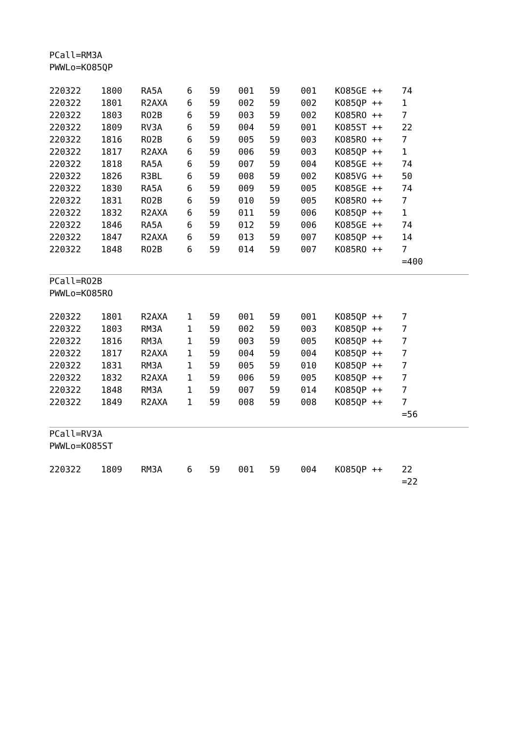PCall=RM3A
PWWLo=KO85QP
| 220322 | 1800 | RA5A | 6 | 59 | 001 | 59 | 001 | KO85GE ++ | 74 |
| 220322 | 1801 | R2AXA | 6 | 59 | 002 | 59 | 002 | KO85QP ++ | 1 |
| 220322 | 1803 | RO2B | 6 | 59 | 003 | 59 | 002 | KO85RO ++ | 7 |
| 220322 | 1809 | RV3A | 6 | 59 | 004 | 59 | 001 | KO85ST ++ | 22 |
| 220322 | 1816 | RO2B | 6 | 59 | 005 | 59 | 003 | KO85RO ++ | 7 |
| 220322 | 1817 | R2AXA | 6 | 59 | 006 | 59 | 003 | KO85QP ++ | 1 |
| 220322 | 1818 | RA5A | 6 | 59 | 007 | 59 | 004 | KO85GE ++ | 74 |
| 220322 | 1826 | R3BL | 6 | 59 | 008 | 59 | 002 | KO85VG ++ | 50 |
| 220322 | 1830 | RA5A | 6 | 59 | 009 | 59 | 005 | KO85GE ++ | 74 |
| 220322 | 1831 | RO2B | 6 | 59 | 010 | 59 | 005 | KO85RO ++ | 7 |
| 220322 | 1832 | R2AXA | 6 | 59 | 011 | 59 | 006 | KO85QP ++ | 1 |
| 220322 | 1846 | RA5A | 6 | 59 | 012 | 59 | 006 | KO85GE ++ | 74 |
| 220322 | 1847 | R2AXA | 6 | 59 | 013 | 59 | 007 | KO85QP ++ | 14 |
| 220322 | 1848 | RO2B | 6 | 59 | 014 | 59 | 007 | KO85RO ++ | 7 |
| | | | | | | | | | =400 |
PCall=RO2B
PWWLo=KO85RO
| 220322 | 1801 | R2AXA | 1 | 59 | 001 | 59 | 001 | KO85QP ++ | 7 |
| 220322 | 1803 | RM3A | 1 | 59 | 002 | 59 | 003 | KO85QP ++ | 7 |
| 220322 | 1816 | RM3A | 1 | 59 | 003 | 59 | 005 | KO85QP ++ | 7 |
| 220322 | 1817 | R2AXA | 1 | 59 | 004 | 59 | 004 | KO85QP ++ | 7 |
| 220322 | 1831 | RM3A | 1 | 59 | 005 | 59 | 010 | KO85QP ++ | 7 |
| 220322 | 1832 | R2AXA | 1 | 59 | 006 | 59 | 005 | KO85QP ++ | 7 |
| 220322 | 1848 | RM3A | 1 | 59 | 007 | 59 | 014 | KO85QP ++ | 7 |
| 220322 | 1849 | R2AXA | 1 | 59 | 008 | 59 | 008 | KO85QP ++ | 7 |
| | | | | | | | | | =56 |
PCall=RV3A
PWWLo=KO85ST
| 220322 | 1809 | RM3A | 6 | 59 | 001 | 59 | 004 | KO85QP ++ | 22 |
| | | | | | | | | | =22 |